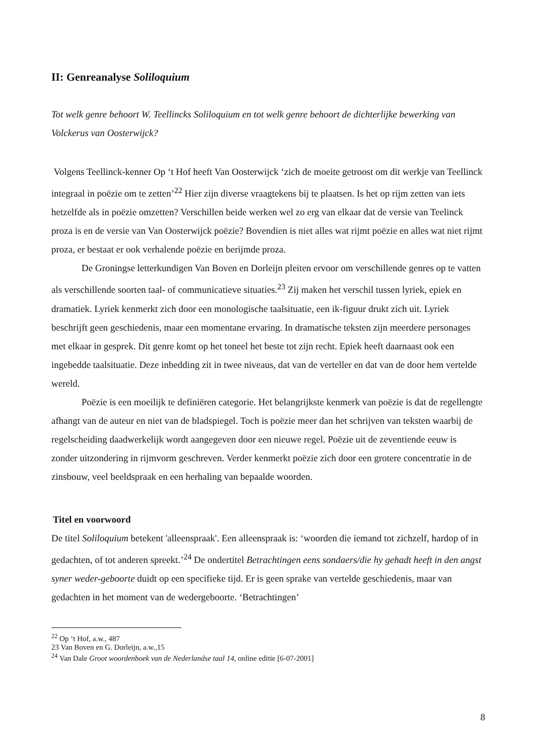II: Genreanalyse Soliloquium
Tot welk genre behoort W. Teellincks Soliloquium en tot welk genre behoort de dichterlijke bewerking van Volckerus van Oosterwijck?
Volgens Teellinck-kenner Op ‘t Hof heeft Van Oosterwijck ‘zich de moeite getroost om dit werkje van Teellinck integraal in poëzie om te zetten’<sup>22</sup> Hier zijn diverse vraagtekens bij te plaatsen. Is het op rijm zetten van iets hetzelfde als in poëzie omzetten? Verschillen beide werken wel zo erg van elkaar dat de versie van Teelinck proza is en de versie van Van Oosterwijck poëzie? Bovendien is niet alles wat rijmt poëzie en alles wat niet rijmt proza, er bestaat er ook verhalende poëzie en berijmde proza.
De Groningse letterkundigen Van Boven en Dorleijn pleiten ervoor om verschillende genres op te vatten als verschillende soorten taal- of communicatieve situaties.<sup>23</sup> Zij maken het verschil tussen lyriek, epiek en dramatiek. Lyriek kenmerkt zich door een monologische taalsituatie, een ik-figuur drukt zich uit. Lyriek beschrijft geen geschiedenis, maar een momentane ervaring. In dramatische teksten zijn meerdere personages met elkaar in gesprek. Dit genre komt op het toneel het beste tot zijn recht. Epiek heeft daarnaast ook een ingebedde taalsituatie. Deze inbedding zit in twee niveaus, dat van de verteller en dat van de door hem vertelde wereld.
Poëzie is een moeilijk te definiëren categorie. Het belangrijkste kenmerk van poëzie is dat de regellengte afhangt van de auteur en niet van de bladspiegel. Toch is poëzie meer dan het schrijven van teksten waarbij de regelscheiding daadwerkelijk wordt aangegeven door een nieuwe regel. Poëzie uit de zeventiende eeuw is zonder uitzondering in rijmvorm geschreven. Verder kenmerkt poëzie zich door een grotere concentratie in de zinsbouw, veel beeldspraak en een herhaling van bepaalde woorden.
Titel en voorwoord
De titel Soliloquium betekent 'alleenspraak'. Een alleenspraak is: ‘woorden die iemand tot zichzelf, hardop of in gedachten, of tot anderen spreekt.’<sup>24</sup> De ondertitel Betrachtingen eens sondaers/die hy gehadt heeft in den angst syner weder-geboorte duidt op een specifieke tijd. Er is geen sprake van vertelde geschiedenis, maar van gedachten in het moment van de wedergeboorte. ‘Betrachtingen’
<sup>22</sup> Op ‘t Hof, a.w., 487
23 Van Boven en G. Dorleijn, a.w.,15
<sup>24</sup> Van Dale Groot woordenboek van de Nederlandse taal 14, online editie [6-07-2001]
8